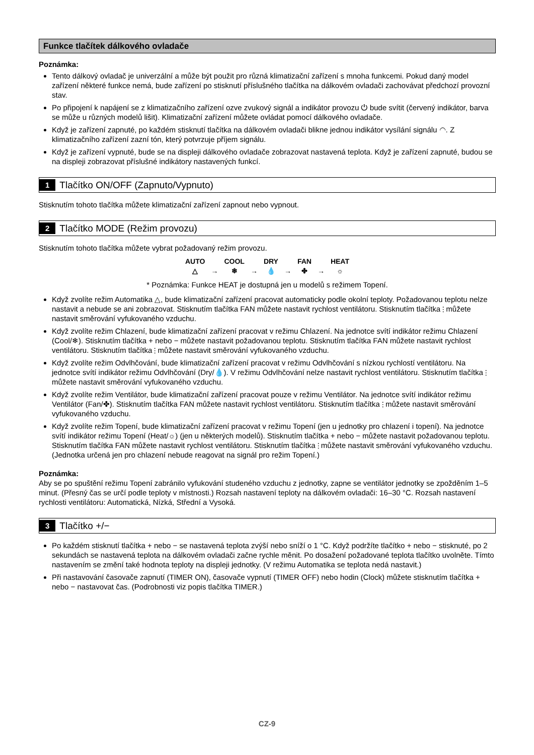Funkce tlačítek dálkového ovladače
Poznámka:
Tento dálkový ovladač je univerzální a může být použit pro různá klimatizační zařízení s mnoha funkcemi. Pokud daný model zařízení některé funkce nemá, bude zařízení po stisknutí příslušného tlačítka na dálkovém ovladači zachovávat předchozí provozní stav.
Po připojení k napájení se z klimatizačního zařízení ozve zvukový signál a indikátor provozu ⏻ bude svítit (červený indikátor, barva se může u různých modelů lišit). Klimatizační zařízení můžete ovládat pomocí dálkového ovladače.
Když je zařízení zapnuté, po každém stisknutí tlačítka na dálkovém ovladači blikne jednou indikátor vysílání signálu ◠. Z klimatizačního zařízení zazní tón, který potvrzuje příjem signálu.
Když je zařízení vypnuté, bude se na displeji dálkového ovladače zobrazovat nastavená teplota. Když je zařízení zapnuté, budou se na displeji zobrazovat příslušné indikátory nastavených funkcí.
1 Tlačítko ON/OFF (Zapnuto/Vypnuto)
Stisknutím tohoto tlačítka můžete klimatizační zařízení zapnout nebo vypnout.
2 Tlačítko MODE (Režim provozu)
Stisknutím tohoto tlačítka můžete vybrat požadovaný režim provozu.
AUTO
△ → COOL
❄ → DRY
💧 → FAN
✤ → HEAT
☼
* Poznámka: Funkce HEAT je dostupná jen u modelů s režimem Topení.
Když zvolíte režim Automatika △, bude klimatizační zařízení pracovat automaticky podle okolní teploty. Požadovanou teplotu nelze nastavit a nebude se ani zobrazovat. Stisknutím tlačítka FAN můžete nastavit rychlost ventilátoru. Stisknutím tlačítka ⫶ můžete nastavit směrování vyfukovaného vzduchu.
Když zvolíte režim Chlazení, bude klimatizační zařízení pracovat v režimu Chlazení. Na jednotce svítí indikátor režimu Chlazení (Cool/❄). Stisknutím tlačítka + nebo − můžete nastavit požadovanou teplotu. Stisknutím tlačítka FAN můžete nastavit rychlost ventilátoru. Stisknutím tlačítka ⫶ můžete nastavit směrování vyfukovaného vzduchu.
Když zvolíte režim Odvlhčování, bude klimatizační zařízení pracovat v režimu Odvlhčování s nízkou rychlostí ventilátoru. Na jednotce svítí indikátor režimu Odvlhčování (Dry/💧). V režimu Odvlhčování nelze nastavit rychlost ventilátoru. Stisknutím tlačítka ⫶ můžete nastavit směrování vyfukovaného vzduchu.
Když zvolíte režim Ventilátor, bude klimatizační zařízení pracovat pouze v režimu Ventilátor. Na jednotce svítí indikátor režimu Ventilátor (Fan/✤). Stisknutím tlačítka FAN můžete nastavit rychlost ventilátoru. Stisknutím tlačítka ⫶ můžete nastavit směrování vyfukovaného vzduchu.
Když zvolíte režim Topení, bude klimatizační zařízení pracovat v režimu Topení (jen u jednotky pro chlazení i topení). Na jednotce svítí indikátor režimu Topení (Heat/☼) (jen u některých modelů). Stisknutím tlačítka + nebo − můžete nastavit požadovanou teplotu. Stisknutím tlačítka FAN můžete nastavit rychlost ventilátoru. Stisknutím tlačítka ⫶ můžete nastavit směrování vyfukovaného vzduchu.
(Jednotka určená jen pro chlazení nebude reagovat na signál pro režim Topení.)
Poznámka:
Aby se po spuštění režimu Topení zabránilo vyfukování studeného vzduchu z jednotky, zapne se ventilátor jednotky se zpožděním 1–5 minut. (Přesný čas se určí podle teploty v místnosti.) Rozsah nastavení teploty na dálkovém ovladači: 16–30 °C. Rozsah nastavení rychlosti ventilátoru: Automatická, Nízká, Střední a Vysoká.
3 Tlačítko +/−
Po každém stisknutí tlačítka + nebo − se nastavená teplota zvýší nebo sníží o 1 °C. Když podržíte tlačítko + nebo − stisknuté, po 2 sekundách se nastavená teplota na dálkovém ovladači začne rychle měnit. Po dosažení požadované teplota tlačítko uvolněte. Tímto nastavením se změní také hodnota teploty na displeji jednotky. (V režimu Automatika se teplota nedá nastavit.)
Při nastavování časovače zapnutí (TIMER ON), časovače vypnutí (TIMER OFF) nebo hodin (Clock) můžete stisknutím tlačítka + nebo − nastavovat čas. (Podrobnosti viz popis tlačítka TIMER.)
CZ-9